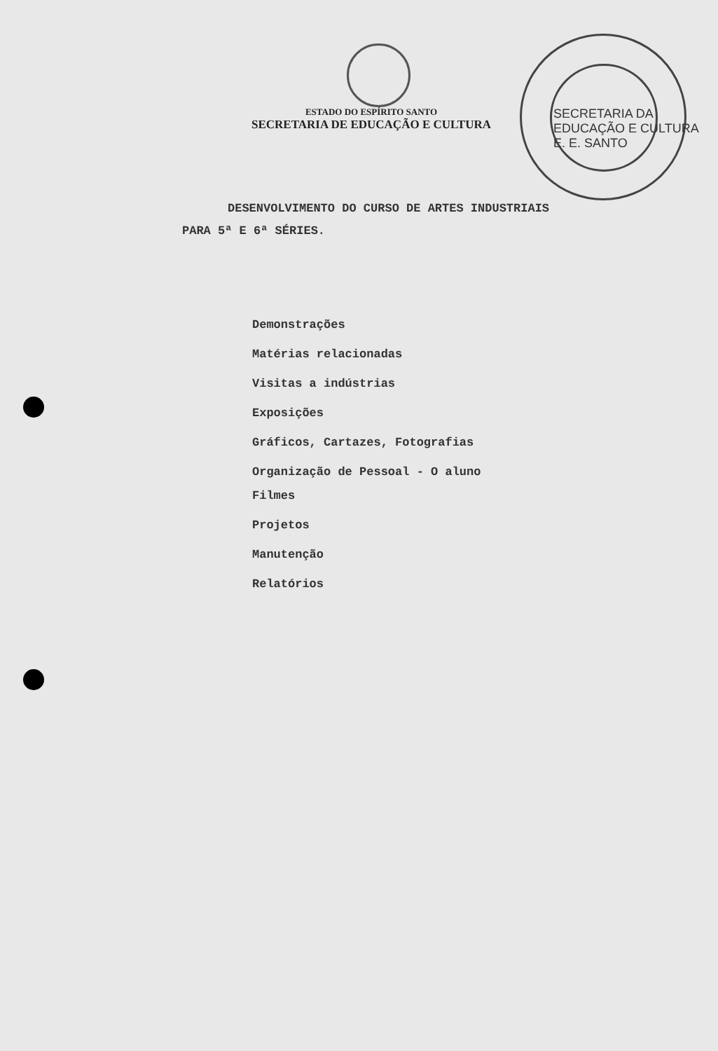ESTADO DO ESPÍRITO SANTO
SECRETARIA DE EDUCAÇÃO E CULTURA
SECRETARIA DA EDUCAÇÃO E CULTURA
E. E. SANTO
DESENVOLVIMENTO DO CURSO DE ARTES INDUSTRIAIS
PARA 5ª E 6ª SÉRIES.
Demonstrações
Matérias relacionadas
Visitas a indústrias
Exposições
Gráficos, Cartazes, Fotografias
Organização de Pessoal - O aluno
Filmes
Projetos
Manutenção
Relatórios